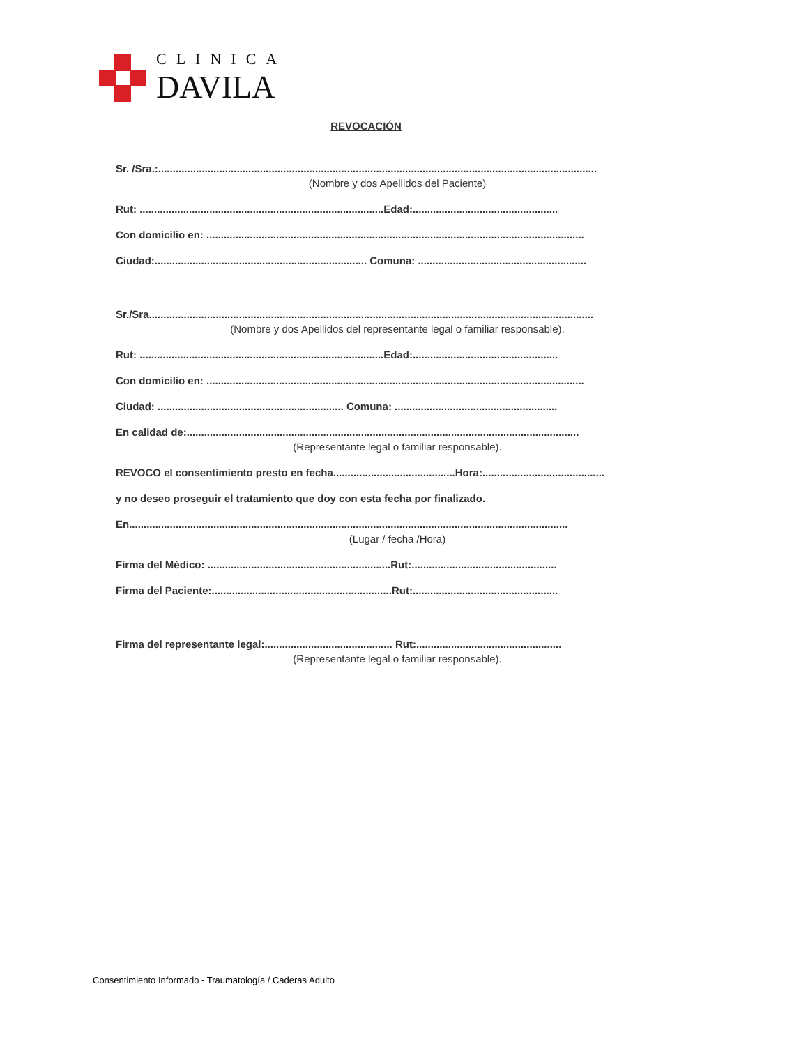CLINICA
DAVILA
REVOCACIÓN
Sr. /Sra.:.......................................................................................................................................................
(Nombre y dos Apellidos del Paciente)
Rut: ....................................................................................Edad:..................................................
Con domicilio en: ..................................................................................................................................
Ciudad:......................................................................... Comuna: ..........................................................
Sr./Sra.........................................................................................................................................................
(Nombre y dos Apellidos del representante legal o familiar responsable).
Rut: ....................................................................................Edad:..................................................
Con domicilio en: ..................................................................................................................................
Ciudad: ................................................................ Comuna: ........................................................
En calidad de:.......................................................................................................................................
(Representante legal o familiar responsable).
REVOCO el consentimiento presto en fecha..........................................Hora:..........................................
y no deseo proseguir el tratamiento que doy con esta fecha por finalizado.
En.......................................................................................................................................................
(Lugar / fecha /Hora)
Firma del Médico: ...............................................................Rut:..................................................
Firma del Paciente:..............................................................Rut:..................................................
Firma del representante legal:............................................ Rut:..................................................
(Representante legal o familiar responsable).
Consentimiento Informado - Traumatología / Caderas Adulto